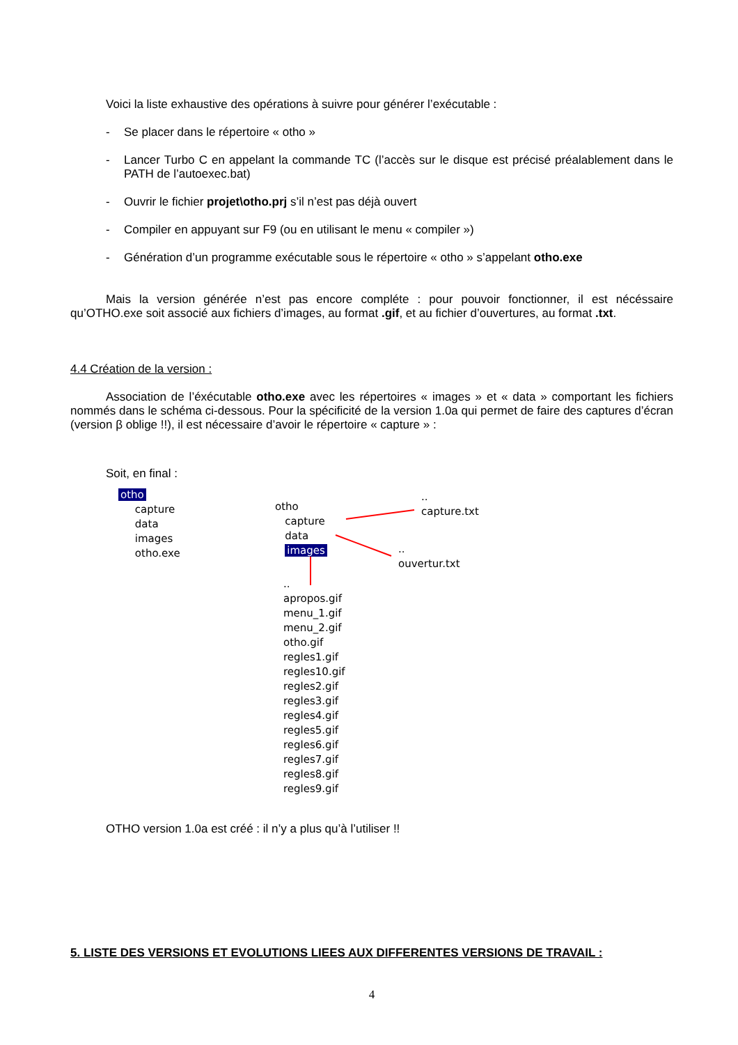Voici la liste exhaustive des opérations à suivre pour générer l’exécutable :
-
Se placer dans le répertoire « otho »
-
Lancer Turbo C en appelant la commande TC (l’accès sur le disque est précisé préalablement dans le PATH de l’autoexec.bat)
-
Ouvrir le fichier projet\otho.prj s’il n’est pas déjà ouvert
-
Compiler en appuyant sur F9 (ou en utilisant le menu « compiler »)
-
Génération d’un programme exécutable sous le répertoire « otho » s’appelant otho.exe
Mais la version générée n’est pas encore compléte : pour pouvoir fonctionner, il est nécéssaire qu’OTHO.exe soit associé aux fichiers d’images, au format .gif, et au fichier d’ouvertures, au format .txt.
4.4 Création de la version :
Association de l’éxécutable otho.exe avec les répertoires « images » et « data » comportant les fichiers nommés dans le schéma ci-dessous. Pour la spécificité de la version 1.0a qui permet de faire des captures d’écran (version β oblige !!), il est nécessaire d’avoir le répertoire « capture » :
Soit, en final :
otho
capture
data
images
otho.exe
otho
capture
data
images
..
capture.txt
..
ouvertur.txt
..
apropos.gif
menu_1.gif
menu_2.gif
otho.gif
regles1.gif
regles10.gif
regles2.gif
regles3.gif
regles4.gif
regles5.gif
regles6.gif
regles7.gif
regles8.gif
regles9.gif
OTHO version 1.0a est créé : il n’y a plus qu’à l’utiliser !!
5. LISTE DES VERSIONS ET EVOLUTIONS LIEES AUX DIFFERENTES VERSIONS DE TRAVAIL :
4